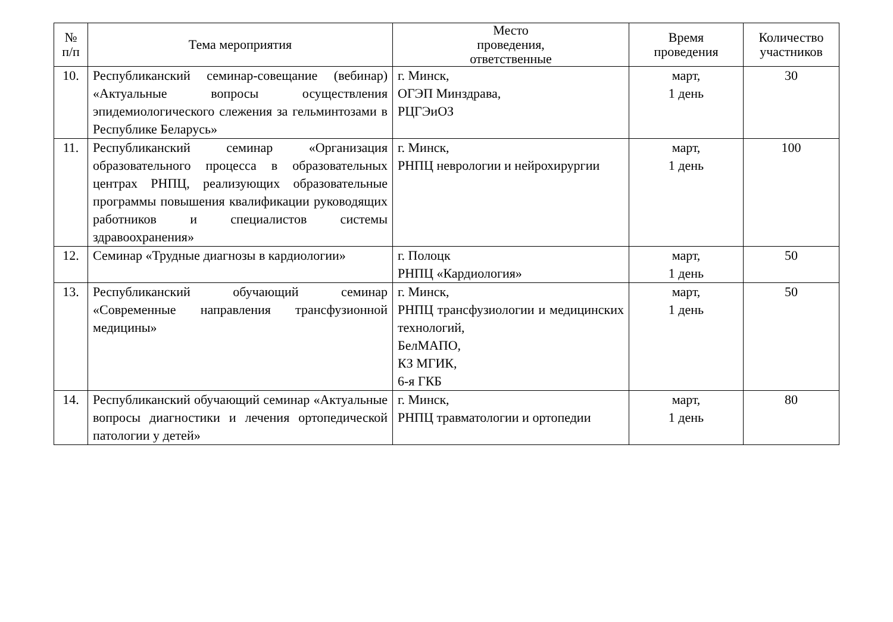| № п/п | Тема мероприятия | Место проведения, ответственные | Время проведения | Количество участников |
| --- | --- | --- | --- | --- |
| 10. | Республиканский семинар-совещание (вебинар) «Актуальные вопросы осуществления эпидемиологического слежения за гельминтозами в Республике Беларусь» | г. Минск, ОГЭП Минздрава, РЦГЭиОЗ | март, 1 день | 30 |
| 11. | Республиканский семинар «Организация образовательного процесса в образовательных центрах РНПЦ, реализующих образовательные программы повышения квалификации руководящих работников и специалистов системы здравоохранения» | г. Минск, РНПЦ неврологии и нейрохирургии | март, 1 день | 100 |
| 12. | Семинар «Трудные диагнозы в кардиологии» | г. Полоцк РНПЦ «Кардиология» | март, 1 день | 50 |
| 13. | Республиканский обучающий семинар «Современные направления трансфузионной медицины» | г. Минск, РНПЦ трансфузиологии и медицинских технологий, БелМАПО, КЗ МГИК, 6-я ГКБ | март, 1 день | 50 |
| 14. | Республиканский обучающий семинар «Актуальные вопросы диагностики и лечения ортопедической патологии у детей» | г. Минск, РНПЦ травматологии и ортопедии | март, 1 день | 80 |